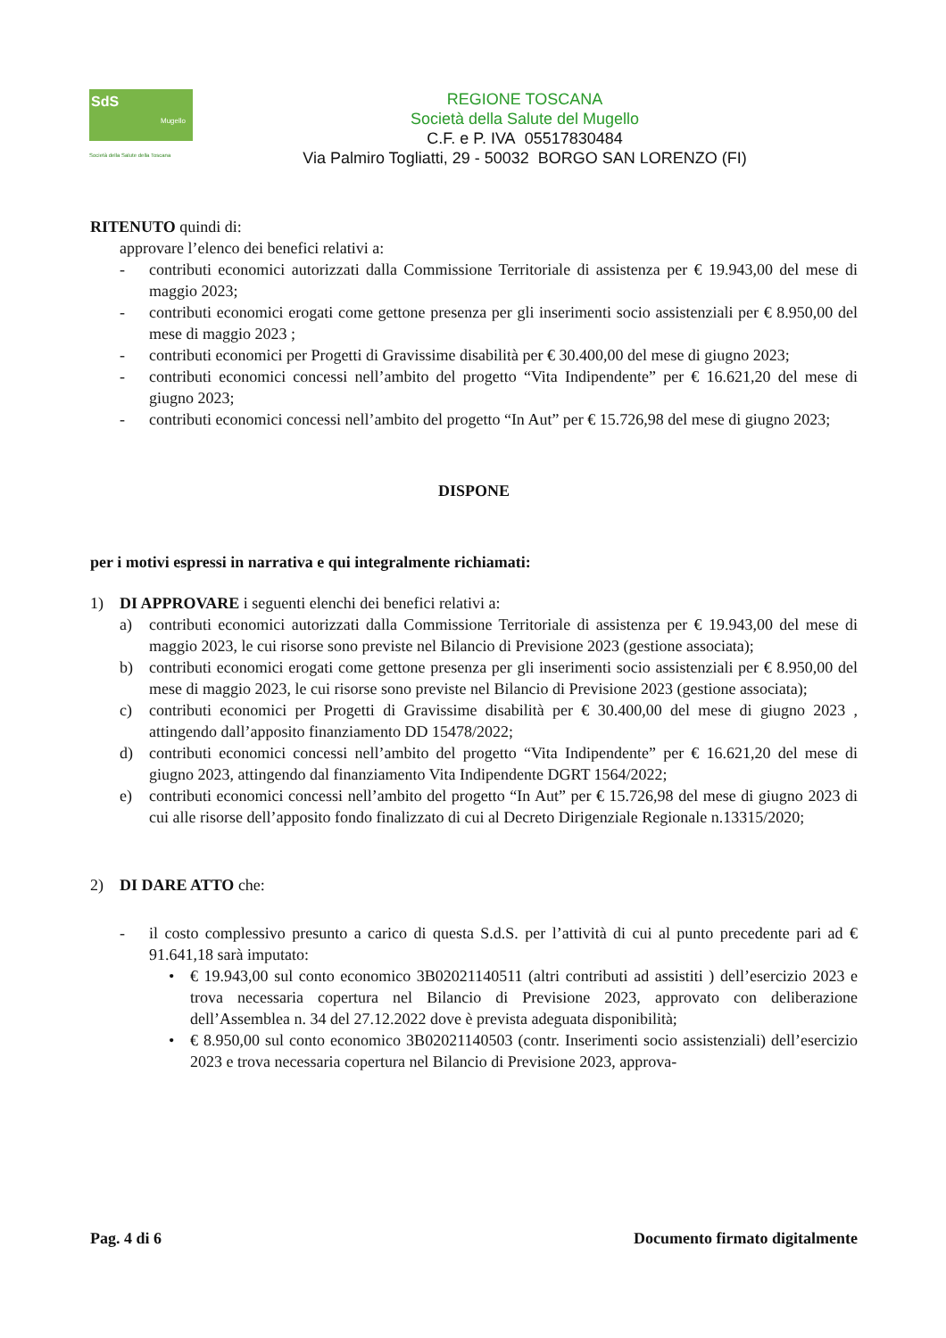SdS
Mugello
Società della Salute della Toscana
REGIONE TOSCANA
Società della Salute del Mugello
C.F. e P. IVA 05517830484
Via Palmiro Togliatti, 29 - 50032 BORGO SAN LORENZO (FI)
RITENUTO quindi di:
approvare l’elenco dei benefici relativi a:
- contributi economici autorizzati dalla Commissione Territoriale di assistenza per € 19.943,00 del mese di maggio 2023;
- contributi economici erogati come gettone presenza per gli inserimenti socio assistenziali per € 8.950,00 del mese di maggio 2023 ;
- contributi economici per Progetti di Gravissime disabilità per € 30.400,00 del mese di giugno 2023;
- contributi economici concessi nell’ambito del progetto “Vita Indipendente” per € 16.621,20 del mese di giugno 2023;
- contributi economici concessi nell’ambito del progetto “In Aut” per € 15.726,98 del mese di giugno 2023;
DISPONE
per i motivi espressi in narrativa e qui integralmente richiamati:
1) DI APPROVARE i seguenti elenchi dei benefici relativi a:
a) contributi economici autorizzati dalla Commissione Territoriale di assistenza per € 19.943,00 del mese di maggio 2023, le cui risorse sono previste nel Bilancio di Previsione 2023 (gestione associata);
b) contributi economici erogati come gettone presenza per gli inserimenti socio assistenziali per € 8.950,00 del mese di maggio 2023, le cui risorse sono previste nel Bilancio di Previsione 2023 (gestione associata);
c) contributi economici per Progetti di Gravissime disabilità per € 30.400,00 del mese di giugno 2023 , attingendo dall’apposito finanziamento DD 15478/2022;
d) contributi economici concessi nell’ambito del progetto “Vita Indipendente” per € 16.621,20 del mese di giugno 2023, attingendo dal finanziamento Vita Indipendente DGRT 1564/2022;
e) contributi economici concessi nell’ambito del progetto “In Aut” per € 15.726,98 del mese di giugno 2023 di cui alle risorse dell’apposito fondo finalizzato di cui al Decreto Dirigenziale Regionale n.13315/2020;
2) DI DARE ATTO che:
- il costo complessivo presunto a carico di questa S.d.S. per l’attività di cui al punto precedente pari ad € 91.641,18 sarà imputato:
• € 19.943,00 sul conto economico 3B02021140511 (altri contributi ad assistiti ) dell’esercizio 2023 e trova necessaria copertura nel Bilancio di Previsione 2023, approvato con deliberazione dell’Assemblea n. 34 del 27.12.2022 dove è prevista adeguata disponibilità;
• € 8.950,00 sul conto economico 3B02021140503 (contr. Inserimenti socio assistenziali) dell’esercizio 2023 e trova necessaria copertura nel Bilancio di Previsione 2023, approva-
Pag. 4 di 6 Documento firmato digitalmente